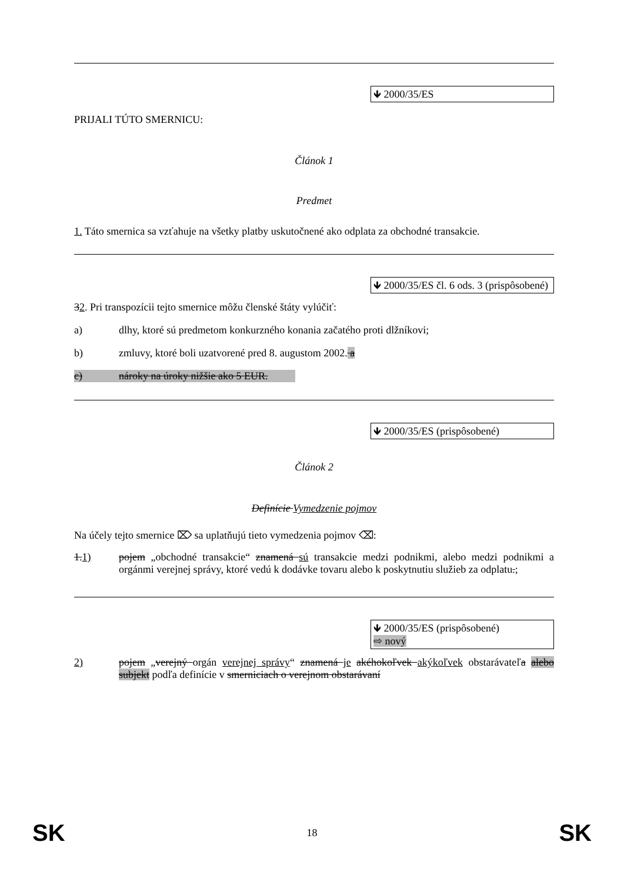🡻 2000/35/ES
PRIJALI TÚTO SMERNICU:
Článok 1
Predmet
1. Táto smernica sa vzťahuje na všetky platby uskutočnené ako odplata za obchodné transakcie.
🡻 2000/35/ES čl. 6 ods. 3 (prispôsobené)
32. Pri transpozícii tejto smernice môžu členské štáty vylúčiť:
a) dlhy, ktoré sú predmetom konkurzného konania začatého proti dlžníkovi;
b) zmluvy, ktoré boli uzatvorené pred 8. augustom 2002. a
c) nároky na úroky nižšie ako 5 EUR.
🡻 2000/35/ES (prispôsobené)
Článok 2
Definície Vymedzenie pojmov
Na účely tejto smernice ⌦ sa uplatňujú tieto vymedzenia pojmov ⌫:
1.1) pojem „obchodné transakcie“ znamená sú transakcie medzi podnikmi, alebo medzi podnikmi a orgánmi verejnej správy, ktoré vedú k dodávke tovaru alebo k poskytnutiu služieb za odplatu.;
🡻 2000/35/ES (prispôsobené)
⇨ nový
2) pojem „verejný orgán verejnej správy“ znamená je akéhokoľvek akýkoľvek obstarávateľa alebo subjekt podľa definície v smerniciach o verejnom obstarávaní
SK 18 SK